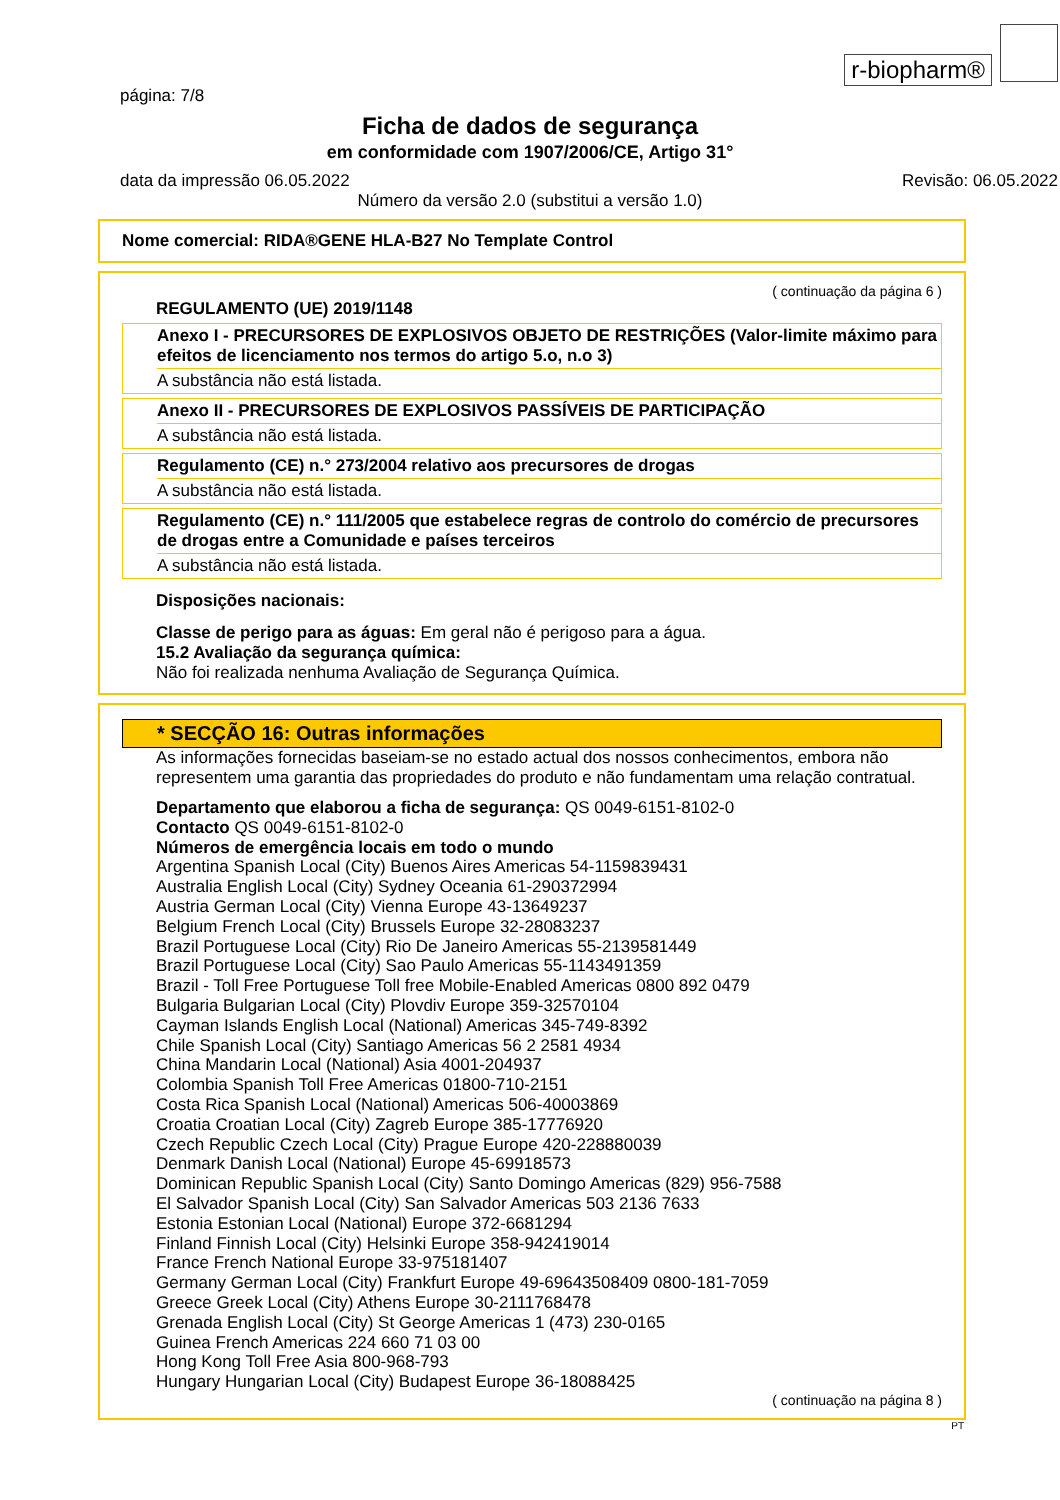r-biopharm®
página: 7/8
Ficha de dados de segurança
em conformidade com 1907/2006/CE, Artigo 31°
data da impressão 06.05.2022 Revisão: 06.05.2022
Número da versão 2.0 (substitui a versão 1.0)
Nome comercial: RIDA®GENE HLA-B27 No Template Control
( continuação da página 6 )
REGULAMENTO (UE) 2019/1148
Anexo I - PRECURSORES DE EXPLOSIVOS OBJETO DE RESTRIÇÕES (Valor-limite máximo para efeitos de licenciamento nos termos do artigo 5.o, n.o 3)
A substância não está listada.
Anexo II - PRECURSORES DE EXPLOSIVOS PASSÍVEIS DE PARTICIPAÇÃO
A substância não está listada.
Regulamento (CE) n.° 273/2004 relativo aos precursores de drogas
A substância não está listada.
Regulamento (CE) n.° 111/2005 que estabelece regras de controlo do comércio de precursores de drogas entre a Comunidade e países terceiros
A substância não está listada.
Disposições nacionais:
Classe de perigo para as águas: Em geral não é perigoso para a água.
15.2 Avaliação da segurança química:
Não foi realizada nenhuma Avaliação de Segurança Química.
* SECÇÃO 16: Outras informações
As informações fornecidas baseiam-se no estado actual dos nossos conhecimentos, embora não representem uma garantia das propriedades do produto e não fundamentam uma relação contratual.
Departamento que elaborou a ficha de segurança: QS 0049-6151-8102-0
Contacto QS 0049-6151-8102-0
Números de emergência locais em todo o mundo
Argentina Spanish Local (City) Buenos Aires Americas 54-1159839431
Australia English Local (City) Sydney Oceania 61-290372994
Austria German Local (City) Vienna Europe 43-13649237
Belgium French Local (City) Brussels Europe 32-28083237
Brazil Portuguese Local (City) Rio De Janeiro Americas 55-2139581449
Brazil Portuguese Local (City) Sao Paulo Americas 55-1143491359
Brazil - Toll Free Portuguese Toll free Mobile-Enabled Americas 0800 892 0479
Bulgaria Bulgarian Local (City) Plovdiv Europe 359-32570104
Cayman Islands English Local (National) Americas 345-749-8392
Chile Spanish Local (City) Santiago Americas 56 2 2581 4934
China Mandarin Local (National) Asia 4001-204937
Colombia Spanish Toll Free Americas 01800-710-2151
Costa Rica Spanish Local (National) Americas 506-40003869
Croatia Croatian Local (City) Zagreb Europe 385-17776920
Czech Republic Czech Local (City) Prague Europe 420-228880039
Denmark Danish Local (National) Europe 45-69918573
Dominican Republic Spanish Local (City) Santo Domingo Americas (829) 956-7588
El Salvador Spanish Local (City) San Salvador Americas 503 2136 7633
Estonia Estonian Local (National) Europe 372-6681294
Finland Finnish Local (City) Helsinki Europe 358-942419014
France French National Europe 33-975181407
Germany German Local (City) Frankfurt Europe 49-69643508409 0800-181-7059
Greece Greek Local (City) Athens Europe 30-2111768478
Grenada English Local (City) St George Americas 1 (473) 230-0165
Guinea French Americas 224 660 71 03 00
Hong Kong Toll Free Asia 800-968-793
Hungary Hungarian Local (City) Budapest Europe 36-18088425
( continuação na página 8 )
PT